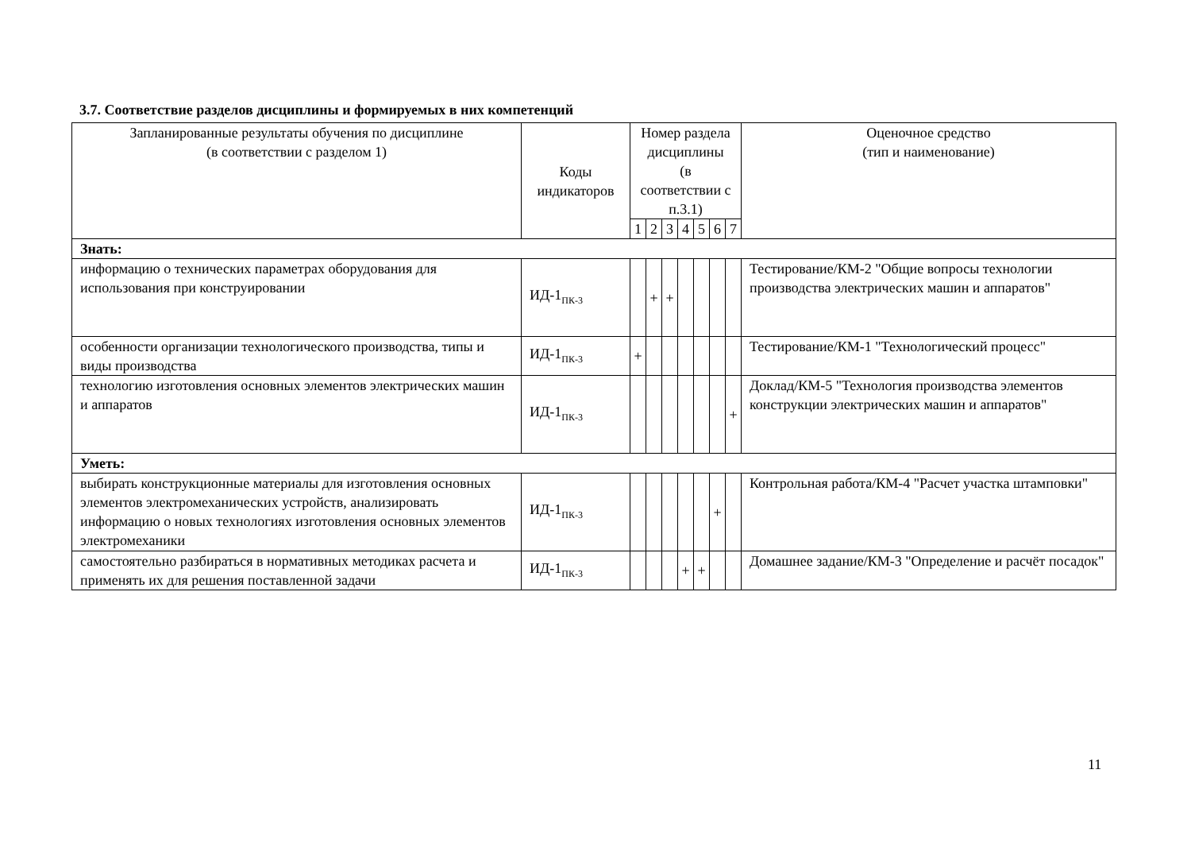3.7. Соответствие разделов дисциплины и формируемых в них компетенций
| Запланированные результаты обучения по дисциплине (в соответствии с разделом 1) | Коды индикаторов | Номер раздела дисциплины (в соответствии с п.3.1) | | | | | | | Оценочное средство (тип и наименование) |
| --- | --- | --- | --- | --- | --- | --- | --- | --- | --- |
| | | 1 | 2 | 3 | 4 | 5 | 6 | 7 | |
| Знать: | | | | | | | | | |
| информацию о технических параметрах оборудования для использования при конструировании | ИД-1<sub>ПК-3</sub> | | + | + | | | | | Тестирование/КМ-2 "Общие вопросы технологии производства электрических машин и аппаратов" |
| особенности организации технологического производства, типы и виды производства | ИД-1<sub>ПК-3</sub> | + | | | | | | | Тестирование/КМ-1 "Технологический процесс" |
| технологию изготовления основных элементов электрических машин и аппаратов | ИД-1<sub>ПК-3</sub> | | | | | | | + | Доклад/КМ-5 "Технология производства элементов конструкции электрических машин и аппаратов" |
| Уметь: | | | | | | | | | |
| выбирать конструкционные материалы для изготовления основных элементов электромеханических устройств, анализировать информацию о новых технологиях изготовления основных элементов электромеханики | ИД-1<sub>ПК-3</sub> | | | | | | + | | Контрольная работа/КМ-4 "Расчет участка штамповки" |
| самостоятельно разбираться в нормативных методиках расчета и применять их для решения поставленной задачи | ИД-1<sub>ПК-3</sub> | | | | + | + | | | Домашнее задание/КМ-3 "Определение и расчёт посадок" |
11